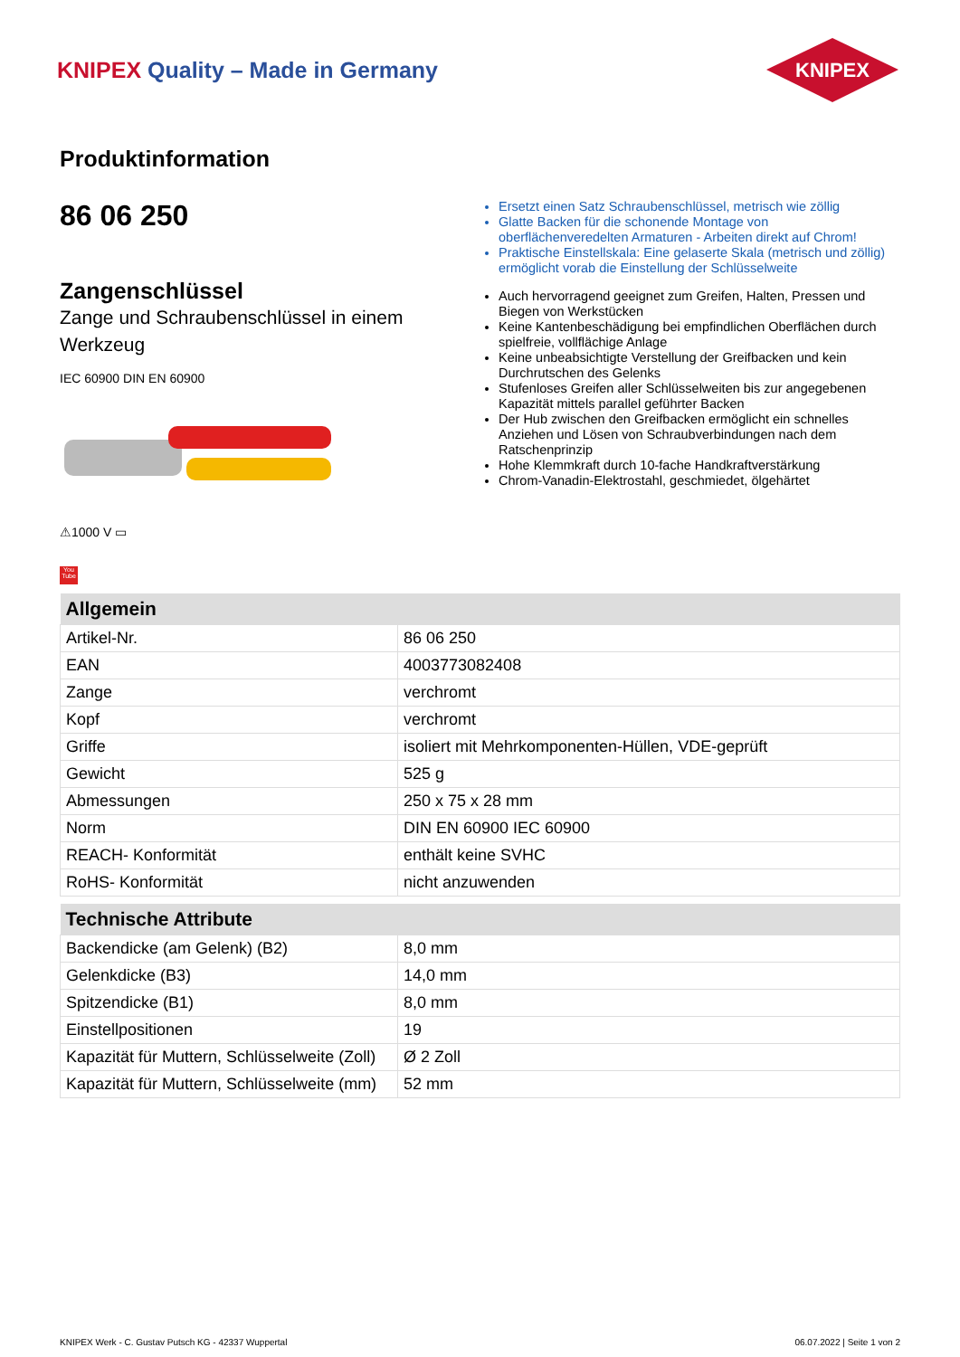KNIPEX Quality – Made in Germany
KNIPEX
Produktinformation
86 06 250
Zangenschlüssel
Zange und Schraubenschlüssel in einem Werkzeug
IEC 60900 DIN EN 60900
⚠1000 V ▭
You Tube
Ersetzt einen Satz Schraubenschlüssel, metrisch wie zöllig
Glatte Backen für die schonende Montage von oberflächenveredelten Armaturen - Arbeiten direkt auf Chrom!
Praktische Einstellskala: Eine gelaserte Skala (metrisch und zöllig) ermöglicht vorab die Einstellung der Schlüsselweite
Auch hervorragend geeignet zum Greifen, Halten, Pressen und Biegen von Werkstücken
Keine Kantenbeschädigung bei empfindlichen Oberflächen durch spielfreie, vollflächige Anlage
Keine unbeabsichtigte Verstellung der Greifbacken und kein Durchrutschen des Gelenks
Stufenloses Greifen aller Schlüsselweiten bis zur angegebenen Kapazität mittels parallel geführter Backen
Der Hub zwischen den Greifbacken ermöglicht ein schnelles Anziehen und Lösen von Schraubverbindungen nach dem Ratschenprinzip
Hohe Klemmkraft durch 10-fache Handkraftverstärkung
Chrom-Vanadin-Elektrostahl, geschmiedet, ölgehärtet
| Allgemein | |
| --- | --- |
| Artikel-Nr. | 86 06 250 |
| EAN | 4003773082408 |
| Zange | verchromt |
| Kopf | verchromt |
| Griffe | isoliert mit Mehrkomponenten-Hüllen, VDE-geprüft |
| Gewicht | 525 g |
| Abmessungen | 250 x 75 x 28 mm |
| Norm | DIN EN 60900 IEC 60900 |
| REACH- Konformität | enthält keine SVHC |
| RoHS- Konformität | nicht anzuwenden |
| Technische Attribute | |
| --- | --- |
| Backendicke (am Gelenk) (B2) | 8,0 mm |
| Gelenkdicke (B3) | 14,0 mm |
| Spitzendicke (B1) | 8,0 mm |
| Einstellpositionen | 19 |
| Kapazität für Muttern, Schlüsselweite (Zoll) | Ø 2 Zoll |
| Kapazität für Muttern, Schlüsselweite (mm) | 52 mm |
KNIPEX Werk - C. Gustav Putsch KG - 42337 Wuppertal 06.07.2022 | Seite 1 von 2